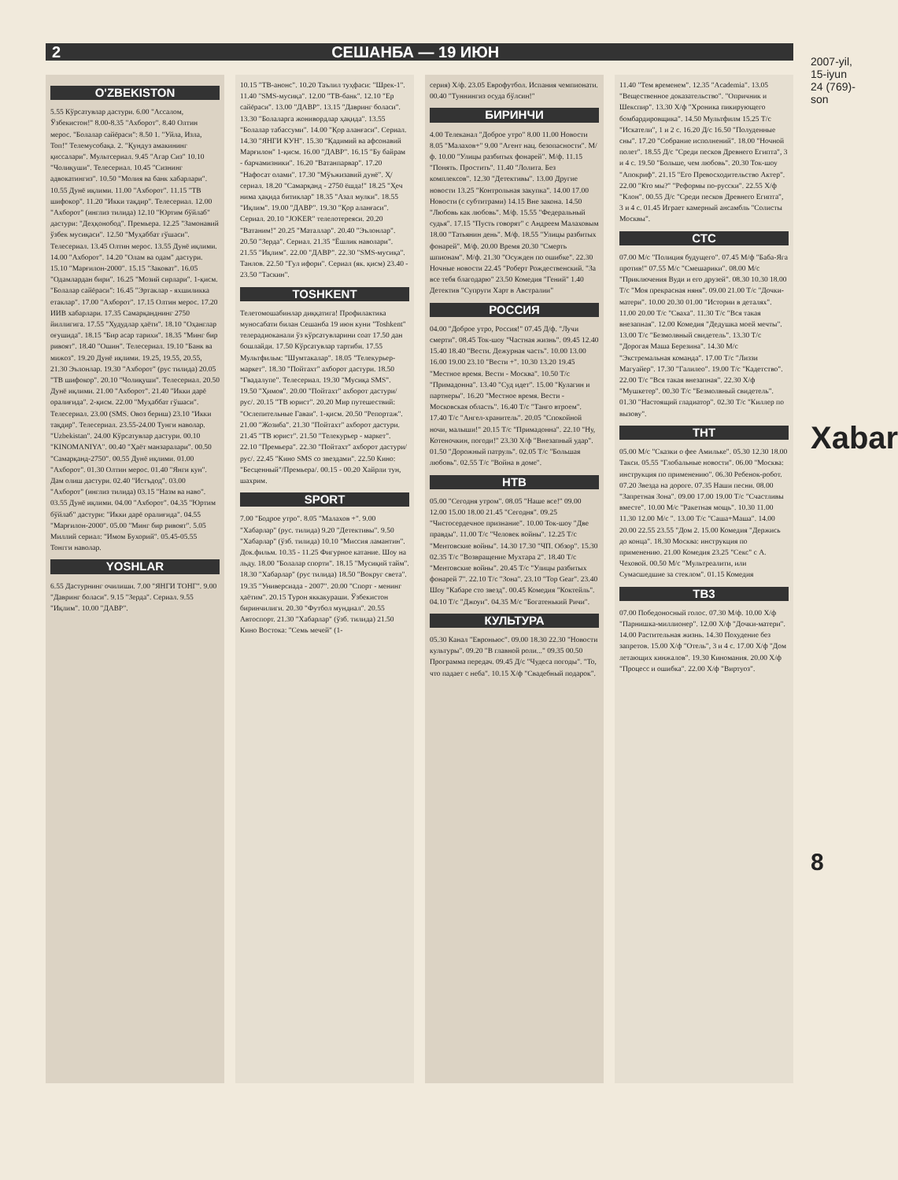2 СЕШАНБА — 19 ИЮН
O'ZBEKISTON
5.55 Кўрсатувлар дастури. 6.00 "Ассалом, Ўзбекистон!" 8.00-8.35 "Ахборот". 8.40 Олтин мерос. "Болалар сайёраси": 8.50 1. "Уйла, Изла, Топ!" Телемусобақа. 2. "Қундуз амакининг қиссалари". Мультсериал. 9.45 "Агар Сиз" 10.10 "Чолиқуши". Телесериал. 10.45 "Сизнинг адвокатингиз". 10.50 "Молия ва банк хабарлари". 10.55 Дунё иқлими. 11.00 "Ахборот". 11.15 "ТВ шифокор". 11.20 "Икки тақдир". Телесериал. 12.00 "Ахборот" (инглиз тилида) 12.10 "Юртим бўйлаб" дастури: "Деҳқонобод". Премьера. 12.25 "Замонавий ўзбек мусиқаси". 12.50 "Муҳаббат гўшаси". Телесериал. 13.45 Олтин мерос. 13.55 Дунё иқлими. 14.00 "Ахборот". 14.20 "Олам ва одам" дастури. 15.10 "Марғилон-2000". 15.15 "Заковат". 16.05 "Одамлардан бири". 16.25 "Мозий сирлари". 1-қисм. "Болалар сайёраси": 16.45 "Эртаклар - яхшиликка етаклар". 17.00 "Ахборот". 17.15 Олтин мерос. 17.20 ИИВ хабарлари. 17.35 Самарқанднинг 2750 йиллигига. 17.55 "Худудлар ҳаёти". 18.10 "Оҳанглар оғушида". 18.15 "Бир асар тарихи". 18.35 "Минг бир ривоят". 18.40 "Ошин". Телесериал. 19.10 "Банк ва мижоз". 19.20 Дунё иқлими. 19.25, 19.55, 20.55, 21.30 Эълонлар. 19.30 "Ахборот" (рус тилида) 20.05 "ТВ шифокор". 20.10 "Чолиқуши". Телесериал. 20.50 Дунё иқлими. 21.00 "Ахборот". 21.40 "Икки дарё оралиғида". 2-қисм. 22.00 "Муҳаббат гўшаси". Телесериал. 23.00 (SMS. Овоз бериш) 23.10 "Икки тақдир". Телесериал. 23.55-24.00 Тунги наволар. "Uzbekistan". 24.00 Кўрсатувлар дастури. 00.10 "KINOMANIYA". 00.40 "Ҳаёт манзаралари". 00.50 "Самарқанд-2750". 00.55 Дунё иқлими. 01.00 "Ахборот". 01.30 Олтин мерос. 01.40 "Янги кун". Дам олиш дастури. 02.40 "Истъдод". 03.00 "Ахборот" (инглиз тилида) 03.15 "Назм ва наво". 03.55 Дунё иқлими. 04.00 "Ахборот". 04.35 "Юртим бўйлаб" дастури: "Икки дарё оралиғида". 04.55 "Марғилон-2000". 05.00 "Минг бир ривоят". 5.05 Миллий сериал: "Имом Бухорий". 05.45-05.55 Тонгги наволар.
YOSHLAR
6.55 Дастурнинг очилиши. 7.00 "ЯНГИ ТОНГ". 9.00 "Давринг боласи". 9.15 "Зерда". Сериал. 9.55 "Иқлим". 10.00 "ДАВР".
10.15 "ТВ-анонс". 10.20 Таълил туҳфаси: "Шрек-1". 11.40 "SMS-мусиқа". 12.00 "ТВ-банк". 12.10 "Ер сайёраси". 13.00 "ДАВР". 13.15 "Давринг боласи". 13.30 "Болаларга жонивордлар ҳақида". 13.55 "Болалар табассуми". 14.00 "Қор аланғаси". Сериал. 14.30 "ЯНГИ КУН". 15.30 "Қадимий ва афсонавий Марғилон" 1-қисм. 16.00 "ДАВР". 16.15 "Бу байрам - барчамизники". 16.20 "Ватанпарвар". 17.20 "Нафосат олами". 17.30 "Мўъжизавий дунё". Ҳ/сериал. 18.20 "Самарқанд - 2750 ёшда!" 18.25 "Ҳеч нима ҳақида битиклар" 18.35 "Азал мулки". 18.55 "Иқлим". 19.00 "ДАВР". 19.30 "Қор аланғаси". Сериал. 20.10 "JOKER" телелотереяси. 20.20 "Ватаним!" 20.25 "Маталлар". 20.40 "Эълонлар". 20.50 "Зерда". Сериал. 21.35 "Ёшлик наволари". 21.55 "Иқлим". 22.00 "ДАВР". 22.30 "SMS-мусиқа". Танлов. 22.50 "Гул ифори". Сериал (як. қисм) 23.40 - 23.50 "Таскин".
TOSHKENT
Телетомошабинлар диққатига! Профилактика муносабати билан Сешанба 19 июн куни "Toshkent" телерадиоканали ўз кўрсатувларини соат 17.50 дан бошлайди. 17.50 Кўрсатувлар тартиби. 17.55 Мультфильм: "Шумтакалар". 18.05 "Телекурьер-маркет". 18.30 "Пойтахт" ахборот дастури. 18.50 "Гвадалупе". Телесериал. 19.30 "Мусиқа SMS". 19.50 "Ҳимоя". 20.00 "Пойтахт" ахборот дастури/рус/. 20.15 "ТВ юрист". 20.20 Мир путешествий: "Ослепительные Гаваи". 1-қисм. 20.50 "Репортаж". 21.00 "Жозиба". 21.30 "Пойтахт" ахборот дастури. 21.45 "ТВ юрист". 21.50 "Телекурьер - маркет". 22.10 "Премьера". 22.30 "Пойтахт" ахборот дастури/рус/. 22.45 "Кино SMS со звездами". 22.50 Кино: "Бесценный"/Премьера/. 00.15 - 00.20 Хайрли тун, шахрим.
SPORT
7.00 "Бодрое утро". 8.05 "Малахов +". 9.00 "Хабарлар" (рус. тилида) 9.20 "Детективы". 9.50 "Хабарлар" (ўзб. тилида) 10.10 "Миссия ламантин". Док.фильм. 10.35 - 11.25 Фигурное катание. Шоу на льду. 18.00 "Болалар спорти". 18.15 "Мусиқий тайм". 18.30 "Хабарлар" (рус тилида) 18.50 "Вокруг света". 19.35 "Универсиада - 2007". 20.00 "Спорт - менинг ҳаётим". 20.15 Турон яккакураши. Ўзбекистон биринчилиги. 20.30 "Футбол мундиал". 20.55 Автоспорт. 21.30 "Хабарлар" (ўзб. тилида) 21.50 Кино Востока: "Семь мечей" (1-
серия) Х/ф. 23.05 Еврофутбол. Испания чемпионати. 00.40 "Туннингиз осуда бўлсин!"
БИРИНЧИ
4.00 Телеканал "Доброе утро" 8.00 11.00 Новости 8.05 "Малахов+" 9.00 "Агент нац. безопасности". М/ф. 10.00 "Улицы разбитых фонарей". М/ф. 11.15 "Понять. Простить". 11.40 "Лолита. Без комплексов". 12.30 "Детективы". 13.00 Другие новости 13.25 "Контрольная закупка". 14.00 17.00 Новости (с субтитрами) 14.15 Вне закона. 14.50 "Любовь как любовь". М/ф. 15.55 "Федеральный судья". 17.15 "Пусть говорят" с Андреем Малаховым 18.00 "Татьянин день". М/ф. 18.55 "Улицы разбитых фонарей". М/ф. 20.00 Время 20.30 "Смерть шпионам". М/ф. 21.30 "Осужден по ошибке". 22.30 Ночные новости 22.45 "Роберт Рождественский. "За все тебя благодарю" 23.50 Комедия "Гений" 1.40 Детектив "Супруги Харт в Австралии"
РОССИЯ
04.00 "Доброе утро, Россия!" 07.45 Д/ф. "Лучи смерти". 08.45 Ток-шоу "Частная жизнь". 09.45 12.40 15.40 18.40 "Вести. Дежурная часть". 10.00 13.00 16.00 19.00 23.10 "Вести +". 10.30 13.20 19.45 "Местное время. Вести - Москва". 10.50 Т/с "Примадонна". 13.40 "Суд идет". 15.00 "Кулагин и партнеры". 16.20 "Местное время. Вести - Московская область". 16.40 Т/с "Танго втроем". 17.40 Т/с "Ангел-хранитель". 20.05 "Спокойной ночи, малыши!" 20.15 Т/с "Примадонна". 22.10 "Ну, Котеночкин, погоди!" 23.30 Х/ф "Внезапный удар". 01.50 "Дорожный патруль". 02.05 Т/с "Большая любовь". 02.55 Т/с "Война в доме".
НТВ
05.00 "Сегодня утром". 08.05 "Наше все!" 09.00 12.00 15.00 18.00 21.45 "Сегодня". 09.25 "Чистосердечное признание". 10.00 Ток-шоу "Две правды". 11.00 Т/с "Человек войны". 12.25 Т/с "Ментовские войны". 14.30 17.30 "ЧП. Обзор". 15.30 02.35 Т/с "Возвращение Мухтара 2". 18.40 Т/с "Ментовские войны". 20.45 Т/с "Улицы разбитых фонарей 7". 22.10 Т/с "Зона". 23.10 "Top Gear". 23.40 Шоу "Кабаре сто звезд". 00.45 Комедия "Коктейль". 04.10 Т/с "Джоуи". 04.35 М/с "Богатенький Ричи".
КУЛЬТУРА
05.30 Канал "Евроньюс". 09.00 18.30 22.30 "Новости культуры". 09.20 "В главной роли..." 09.35 00.50 Программа передач. 09.45 Д/с "Чудеса погоды". "То, что падает с неба". 10.15 Х/ф "Свадебный подарок".
11.40 "Тем временем". 12.35 "Academia". 13.05 "Вещественное доказательство". "Опричник и Шекспир". 13.30 Х/ф "Хроника пикирующего бомбардировщика". 14.50 Мультфилм 15.25 Т/с "Искатели", 1 и 2 с. 16.20 Д/с 16.50 "Полуденные сны". 17.20 "Собрание исполнений". 18.00 "Ночной полет". 18.55 Д/с "Среди песков Древнего Египта", 3 и 4 с. 19.50 "Больше, чем любовь". 20.30 Ток-шоу "Апокриф". 21.15 "Его Превосходительство Актер". 22.00 "Кто мы?" "Реформы по-русски". 22.55 Х/ф "Клон". 00.55 Д/с "Среди песков Древнего Египта", 3 и 4 с. 01.45 Играет камерный ансамбль "Солисты Москвы".
СТС
07.00 М/с "Полиция будущего". 07.45 М/ф "Баба-Яга против!" 07.55 М/с "Смешарики". 08.00 М/с "Приключения Вуди и его друзей". 08.30 10.30 18.00 Т/с "Моя прекрасная няня". 09.00 21.00 Т/с "Дочки-матери". 10.00 20.30 01.00 "Истории в деталях". 11.00 20.00 Т/с "Сваха". 11.30 Т/с "Вся такая внезапная". 12.00 Комедия "Дедушка моей мечты". 13.00 Т/с "Безмолвный свидетель". 13.30 Т/с "Дорогая Маша Березина". 14.30 М/с "Экстремальная команда". 17.00 Т/с "Лиззи Магуайер". 17.30 "Галилео". 19.00 Т/с "Кадетство". 22.00 Т/с "Вся такая внезапная". 22.30 Х/ф "Мушкетер". 00.30 Т/с "Безмолвный свидетель". 01.30 "Настоящий гладиатор". 02.30 Т/с "Киллер по вызову".
ТНТ
05.00 М/с "Сказки о фее Амильке". 05.30 12.30 18.00 Такси. 05.55 "Глобальные новости". 06.00 "Москва: инструкция по применению". 06.30 Ребенок-робот. 07.20 Звезда на дороге. 07.35 Наши песни. 08.00 "Запретная Зона". 09.00 17.00 19.00 Т/с "Счастливы вместе". 10.00 М/с "Ракетная мощь". 10.30 11.00 11.30 12.00 М/с ". 13.00 Т/с "Саша+Маша". 14.00 20.00 22.55 23.55 "Дом 2. 15.00 Комедия "Держись до конца". 18.30 Москва: инструкция по применению. 21.00 Комедия 23.25 "Секс" с А. Чеховой. 00.50 М/с "Мультреалити, или Сумасшедшие за стеклом". 01.15 Комедия
ТВ3
07.00 Победоносный голос. 07.30 М/ф. 10.00 Х/ф "Парнишка-миллионер". 12.00 Х/ф "Дочки-матери". 14.00 Растительная жизнь. 14.30 Похудение без запретов. 15.00 Х/ф "Отель", 3 и 4 с. 17.00 Х/ф "Дом летающих кинжалов". 19.30 Киномания. 20.00 Х/ф "Процесс и ошибка". 22.00 Х/ф "Виртуоз".
2007-yil, 15-iyun
24 (769)-son
Xabar
8